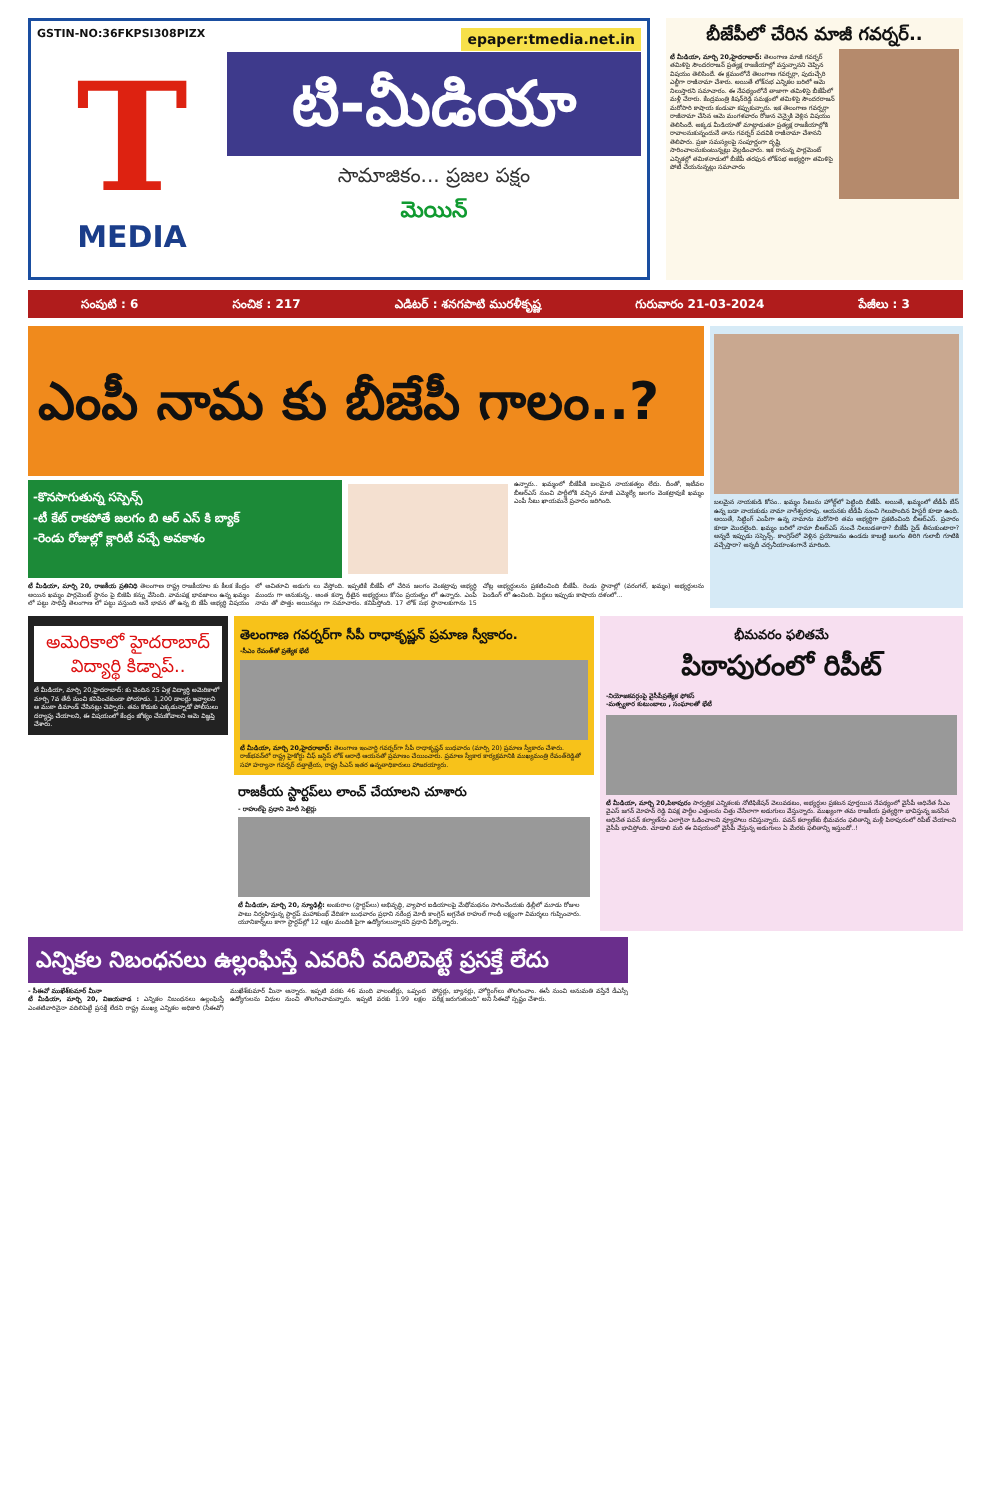GSTIN-NO:36FKPSI308PIZX
epaper:tmedia.net.in
T
MEDIA
టి-మీడియా
సామాజికం... ప్రజల పక్షం
మెయిన్
బీజేపీలో చేరిన మాజీ గవర్నర్..
టీ మీడియా, మార్చి 20,హైదరాబాద్: తెలంగాణ మాజీ గవర్నర్ తమిళిసై సౌందరరాజన్ ప్రత్యక్ష రాజకీయాల్లో వస్తున్నానని చెప్పిన విషయం తెలిసిందే. ఈ క్రమంలోనే తెలంగాణ గవర్నర్గా, పుదుచ్చేరి ఎల్జీగా రాజీనామా చేశారు. అయితే లోక్‌సభ ఎన్నికల బరిలో ఆమె నిలుస్తారని సమాచారం. ఈ నేపథ్యంలోనే తాజాగా తమిళిసై బీజేపీలో మళ్లీ చేరారు. కేంద్రమంత్రి కిషన్‌రెడ్డి సమక్షంలో తమిళిసై సౌందరరాజన్ మరోసారి కాషాయ కండువా కప్పుకున్నారు. ఇక తెలంగాణ గవర్నర్గా రాజీనామా చేసిన ఆమె మంగళవారం రోజున చెన్నైకి వెళ్లిన విషయం తెలిసిందే. అక్కడ మీడియాతో మాట్లాడుతూ ప్రత్యక్ష రాజకీయాల్లోకి రావాలనుకున్నందునే తాను గవర్నర్ పదవికి రాజీనామా చేశానని తెలిపారు. ప్రజా సమస్యలపై సంపూర్ణంగా దృష్టి సారించాలనుకుంటున్నట్లు వెల్లడించారు. ఇక రానున్న పార్లమెంట్ ఎన్నికల్లో తమిళనాడులో బీజేపీ తరఫున లోక్‌సభ అభ్యర్థిగా తమిళిసై పోటీ చేయనున్నట్లు సమాచారం
సంపుటి : 6 సంచిక : 217 ఎడిటర్ : శనగపాటి మురళీకృష్ణ గురువారం 21-03-2024 పేజీలు : 3
ఎంపీ నామ కు బీజేపీ గాలం..?
-కొనసాగుతున్న సస్పెన్స్
-టీ కేట్ రాకపోతే జలగం బి ఆర్ ఎస్ కి బ్యాక్
-రెండు రోజుల్లో క్లారిటీ వచ్చే అవకాశం
ఉన్నారు.. ఖమ్మంలో బీజేపీకి బలమైన నాయకత్వం లేదు. దీంతో, ఇటీవల బీఆర్ఎస్ నుంచి పార్టీలోకి వచ్చిన మాజీ ఎమ్మెల్యే జలగం వెంకట్రావుకే ఖమ్మం ఎంపీ సీటు ఖాయమనే ప్రచారం జరిగింది.
టీ మీడియా, మార్చి 20, రాజకీయ ప్రతినిధి తెలంగాణ రాష్ట్ర రాజకీయాల కు కీలక కేంద్రం అయిన ఖమ్మం పార్లమెంట్ స్థానం పై బిజెపి కన్ను వేసింది. వామపక్ష భావజాలం ఉన్న ఖమ్మం లో పట్టు సాధిస్తే తెలంగాణ లో పట్టు వస్తుంది అనే భావన తో ఉన్న బి జేపీ అభ్యర్థి విషయం లో అచితూచి అడుగు లు వేస్తోంది. ఇప్పటికే బీజేపీ లో చేరిన జలగం వెంకట్రావు అభ్యర్థి ముందు గా అనుకున్న.. అంత కన్నా ధీటైన అభ్యర్థులు కోసం ప్రయత్నం లో ఉన్నారు. ఎంపీ నామ తో పొత్తు అయినట్లు గా సమాచారం. కనిపిస్తోంది. 17 లోక్ సభ స్థానాలకుగాను 15 చోట్ల అభ్యర్థులను ప్రకటించింది బీజేపీ. రెండు స్థానాల్లో (వరంగల్, ఖమ్మం) అభ్యర్థులను పెండింగ్ లో ఉంచింది. పెద్దలు ఇప్పుడు కాషాయ దళంలో...
బలమైన నాయకుడి కోసం.. ఖమ్మం సీటును హోల్డ్‌లో పెట్టింది బీజేపీ. అయితే, ఖమ్మంలో టీడీపీ బేస్ ఉన్న బడా నాయకుడు నామా నాగేశ్వరరావు. ఆయనకు టీడీపీ నుంచి గెలుపొందిన హిస్టరీ కూడా ఉంది. అయితే, సిట్టింగ్ ఎంపీగా ఉన్న నామాను మరోసారి తమ అభ్యర్థిగా ప్రకటించింది బీఆర్ఎస్. ప్రచారం కూడా మొదలైంది. ఖమ్మం బరిలో నామా బీఆర్ఎస్ నుంచే నిలబడతారా? బీజేపీ సైడ్ తీసుకుంటారా? అన్నదే ఇప్పుడు సస్పెన్స్. కాంగ్రెస్‌లో వెళ్లిన ప్రయోజనం ఉండదు కాబట్టి జలగం తిరిగి గులాబీ గూటికి వచ్చేస్తారా? అన్నదీ చర్చనీయాంశంగానే మారింది.
అమెరికాలో హైదరాబాద్ విద్యార్థి కిడ్నాప్..
టీ మీడియా, మార్చి 20,హైదరాబాద్: కు చెందిన 25 ఏళ్ల విద్యార్థి అమెరికాలో మార్చి 7వ తేదీ నుంచి కనిపించకుండా పోయాడు. 1,200 డాలర్లు ఇవ్వాలని ఆ ముఠా డిమాండ్ చేసినట్లు చెప్పారు. తమ కొడుకు ఎక్కడున్నాడో పోలీసులు దర్యాప్తు చేయాలని, ఈ విషయంలో కేంద్రం జోక్యం చేసుకోవాలని ఆమె విజ్ఞప్తి చేశారు.
తెలంగాణ గవర్నర్‌గా సీపీ రాధాకృష్ణన్ ప్రమాణ స్వీకారం.
-సీఎం రేవంత్‌తో ప్రత్యేక భేటీ
టీ మీడియా, మార్చి 20,హైదరాబాద్: తెలంగాణ ఇంచార్జి గవర్నర్‌గా సీపీ రాధాకృష్ణన్ బుధవారం (మార్చి 20) ప్రమాణ స్వీకారం చేశారు. రాజ్‌భవన్‌లో రాష్ట్ర హైకోర్టు చీఫ్ జస్టిస్ లోక్ ఆరాధే ఆయనతో ప్రమాణం చేయించారు. ప్రమాణ స్వీకార కార్యక్రమానికి ముఖ్యమంత్రి రేవంత్‌రెడ్డితో సహా హర్యానా గవర్నర్ దత్తాత్రేయ, రాష్ట్ర సీఎస్ ఇతర ఉన్నతాధికారులు హాజరయ్యారు.
రాజకీయ స్టార్టప్‌లు లాంచ్ చేయాలని చూశారు
- రాహుల్‌పై ప్రధాని మోదీ సెటైర్లు
టీ మీడియా, మార్చి 20, న్యూఢిల్లీ: అంకురాల (స్టార్టప్‌లు) అభివృద్ధి, వ్యాపార ఐడియాలపై మేథోమథనం సాగించేందుకు ఢిల్లీలో మూడు రోజుల పాటు నిర్వహిస్తున్న స్టార్టప్ మహాకుంభ్ వేదికగా బుధవారం ప్రధాని నరేంద్ర మోదీ కాంగ్రెస్ అగ్రనేత రాహుల్ గాంధీ లక్ష్యంగా విమర్శలు గుప్పించారు. యూనికార్న్‌లు కాగా స్టార్టప్‌ల్లో 12 లక్షల మందికి పైగా ఉద్యోగులున్నారని ప్రధాని పేర్కొన్నారు.
భీమవరం ఫలితమే
పిఠాపురంలో రిపీట్
-నియోజకవర్గంపై వైసీపీప్రత్యేక ఫోకస్
-మత్స్యకార కుటుంబాలు , సంఘాలతో భేటీ
టీ మీడియా, మార్చి 20,పిఠాపురం సార్వత్రిక ఎన్నికలకు నోటిఫికేషన్ వెలువడటం, అభ్యర్థుల ప్రకటన పూర్తయిన నేపథ్యంలో వైసీపీ అధినేత సీఎం వైఎస్ జగన్ మోహన్ రెడ్డి విపక్ష పార్టీల ఎత్తులను చిత్తు చేసేలాగా అడుగులు వేస్తున్నారు. ముఖ్యంగా తమ రాజకీయ ప్రత్యర్థిగా భావిస్తున్న జనసేన అధినేత పవన్ కల్యాణ్‌ను ఎలాగైనా ఓడించాలని వ్యూహాలు రచిస్తున్నారు. పవన్ కల్యాణ్‌కు భీమవరం ఫలితాన్ని మళ్లీ పిఠాపురంలో రిపీట్ చేయాలని వైసీపీ భావిస్తోంది. చూడాలి మరి ఈ విషయంలో వైసీపీ వేస్తున్న అడుగులు ఏ మేరకు ఫలితాన్ని ఇస్తుందో..!
ఎన్నికల నిబంధనలు ఉల్లంఘిస్తే ఎవరినీ వదిలిపెట్టే ప్రసక్తే లేదు
- సీఈవో ముఖేశ్‌కుమార్ మీనా
టీ మీడియా, మార్చి 20, విజయవాడ : ఎన్నికల నిబంధనలు ఉల్లంఘిస్తే ఎంతటివారినైనా వదిలిపెట్టే ప్రసక్తే లేదని రాష్ట్ర ముఖ్య ఎన్నికల అధికారి (సీఈవో) ముఖేశ్‌కుమార్ మీనా అన్నారు. ఇప్పటి వరకు 46 మంది వాలంటీర్లు, ఒప్పంద ఉద్యోగులను విధుల నుంచి తొలగించామన్నారు. ఇప్పటి వరకు 1.99 లక్షల పోస్టర్లు, బ్యానర్లు, హోర్డింగ్‌లు తొలగించాం. ఈసీ నుంచి అనుమతి వస్తేనే డీఎస్సీ పరీక్ష జరుగుతుంది” అని సీఈవో స్పష్టం చేశారు.